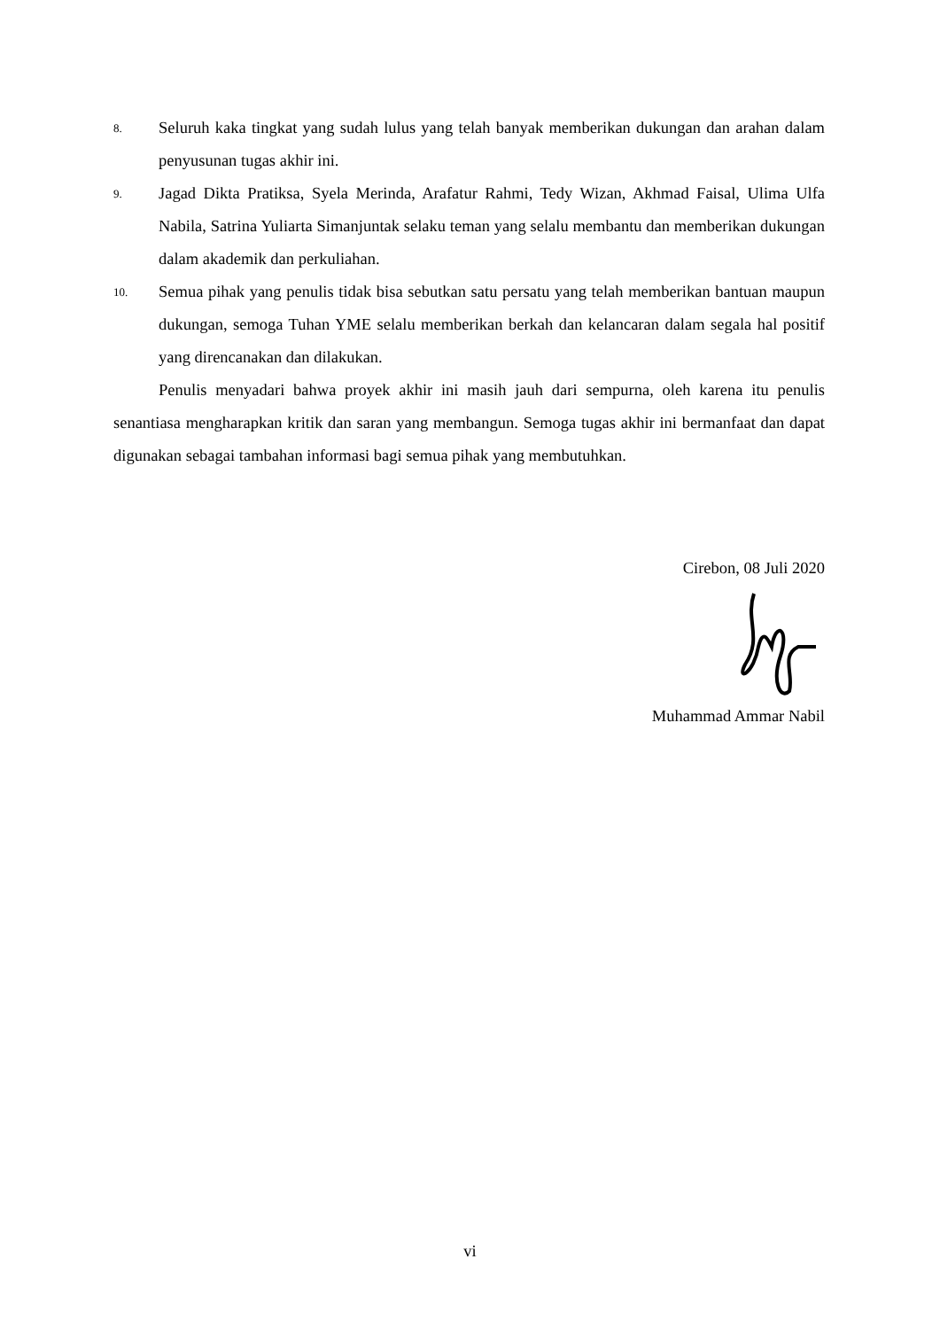8. Seluruh kaka tingkat yang sudah lulus yang telah banyak memberikan dukungan dan arahan dalam penyusunan tugas akhir ini.
9. Jagad Dikta Pratiksa, Syela Merinda, Arafatur Rahmi, Tedy Wizan, Akhmad Faisal, Ulima Ulfa Nabila, Satrina Yuliarta Simanjuntak selaku teman yang selalu membantu dan memberikan dukungan dalam akademik dan perkuliahan.
10. Semua pihak yang penulis tidak bisa sebutkan satu persatu yang telah memberikan bantuan maupun dukungan, semoga Tuhan YME selalu memberikan berkah dan kelancaran dalam segala hal positif yang direncanakan dan dilakukan.
Penulis menyadari bahwa proyek akhir ini masih jauh dari sempurna, oleh karena itu penulis senantiasa mengharapkan kritik dan saran yang membangun. Semoga tugas akhir ini bermanfaat dan dapat digunakan sebagai tambahan informasi bagi semua pihak yang membutuhkan.
Cirebon, 08 Juli 2020
Muhammad Ammar Nabil
vi